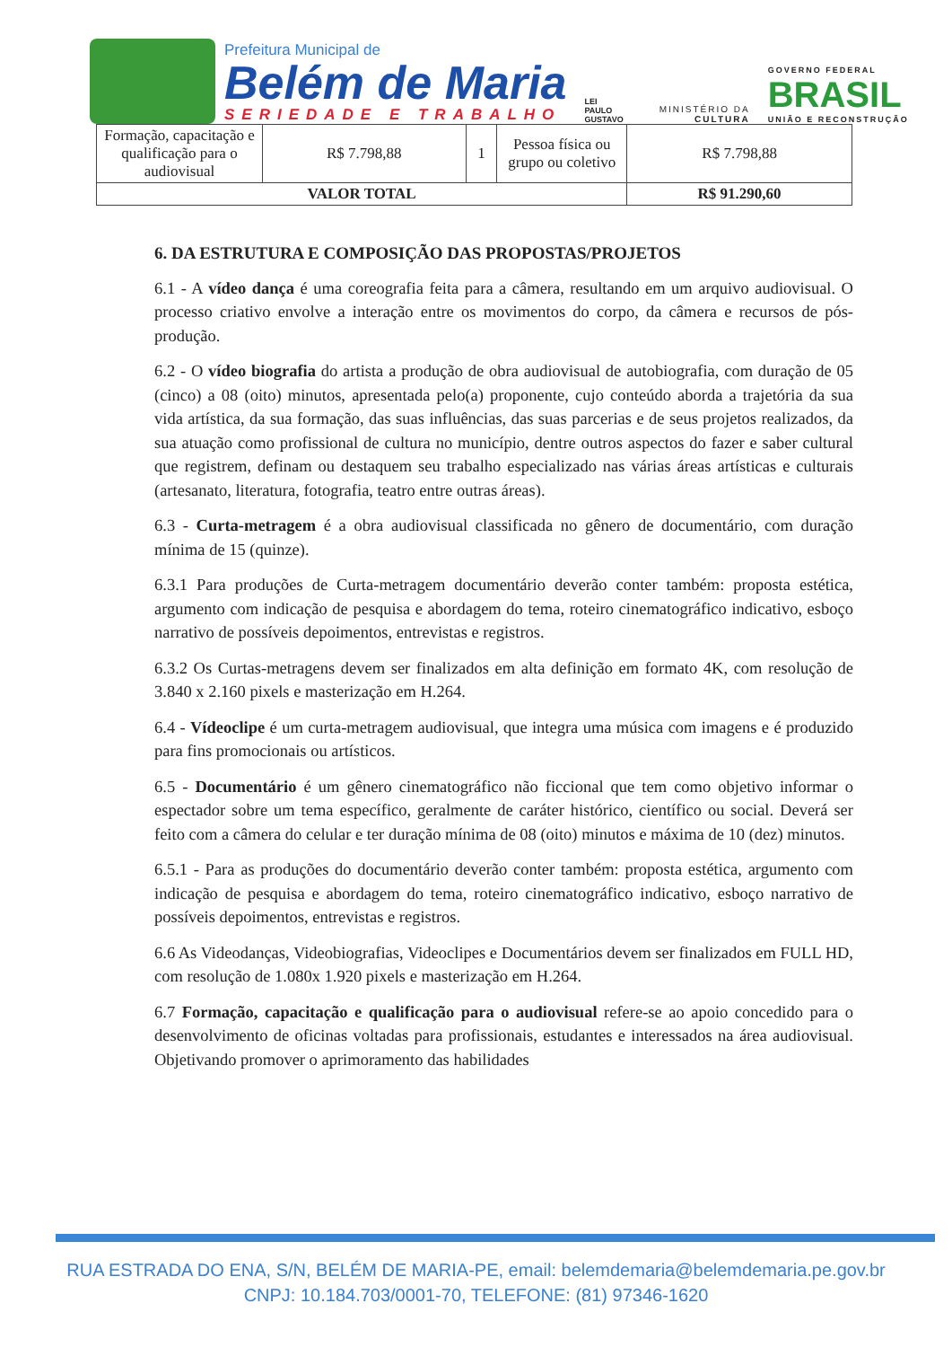Prefeitura Municipal de
Belém de Maria
SERIEDADE E TRABALHO
LEI
PAULO
GUSTAVO
MINISTÉRIO DA
CULTURA
GOVERNO FEDERAL
BRASIL
UNIÃO E RECONSTRUÇÃO
| Formação, capacitação e qualificação para o audiovisual | R$ 7.798,88 | 1 | Pessoa física ou grupo ou coletivo | R$ 7.798,88 |
| VALOR TOTAL | | | | R$ 91.290,60 |
6. DA ESTRUTURA E COMPOSIÇÃO DAS PROPOSTAS/PROJETOS
6.1 - A vídeo dança é uma coreografia feita para a câmera, resultando em um arquivo audiovisual. O processo criativo envolve a interação entre os movimentos do corpo, da câmera e recursos de pós-produção.
6.2 - O vídeo biografia do artista a produção de obra audiovisual de autobiografia, com duração de 05 (cinco) a 08 (oito) minutos, apresentada pelo(a) proponente, cujo conteúdo aborda a trajetória da sua vida artística, da sua formação, das suas influências, das suas parcerias e de seus projetos realizados, da sua atuação como profissional de cultura no município, dentre outros aspectos do fazer e saber cultural que registrem, definam ou destaquem seu trabalho especializado nas várias áreas artísticas e culturais (artesanato, literatura, fotografia, teatro entre outras áreas).
6.3 - Curta-metragem é a obra audiovisual classificada no gênero de documentário, com duração mínima de 15 (quinze).
6.3.1 Para produções de Curta-metragem documentário deverão conter também: proposta estética, argumento com indicação de pesquisa e abordagem do tema, roteiro cinematográfico indicativo, esboço narrativo de possíveis depoimentos, entrevistas e registros.
6.3.2 Os Curtas-metragens devem ser finalizados em alta definição em formato 4K, com resolução de 3.840 x 2.160 pixels e masterização em H.264.
6.4 - Vídeoclipe é um curta-metragem audiovisual, que integra uma música com imagens e é produzido para fins promocionais ou artísticos.
6.5 - Documentário é um gênero cinematográfico não ficcional que tem como objetivo informar o espectador sobre um tema específico, geralmente de caráter histórico, científico ou social. Deverá ser feito com a câmera do celular e ter duração mínima de 08 (oito) minutos e máxima de 10 (dez) minutos.
6.5.1 - Para as produções do documentário deverão conter também: proposta estética, argumento com indicação de pesquisa e abordagem do tema, roteiro cinematográfico indicativo, esboço narrativo de possíveis depoimentos, entrevistas e registros.
6.6 As Videodanças, Videobiografias, Videoclipes e Documentários devem ser finalizados em FULL HD, com resolução de 1.080x 1.920 pixels e masterização em H.264.
6.7 Formação, capacitação e qualificação para o audiovisual refere-se ao apoio concedido para o desenvolvimento de oficinas voltadas para profissionais, estudantes e interessados na área audiovisual. Objetivando promover o aprimoramento das habilidades
RUA ESTRADA DO ENA, S/N, BELÉM DE MARIA-PE, email: belemdemaria@belemdemaria.pe.gov.br
CNPJ: 10.184.703/0001-70, TELEFONE: (81) 97346-1620